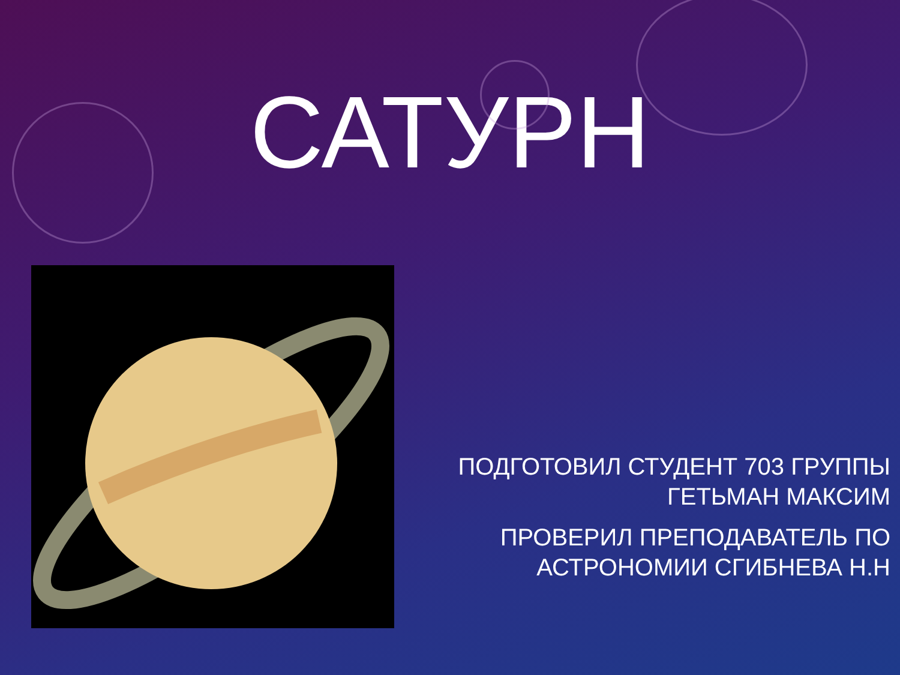САТУРН
ПОДГОТОВИЛ СТУДЕНТ 703 ГРУППЫ ГЕТЬМАН МАКСИМ
ПРОВЕРИЛ ПРЕПОДАВАТЕЛЬ ПО АСТРОНОМИИ СГИБНЕВА Н.Н